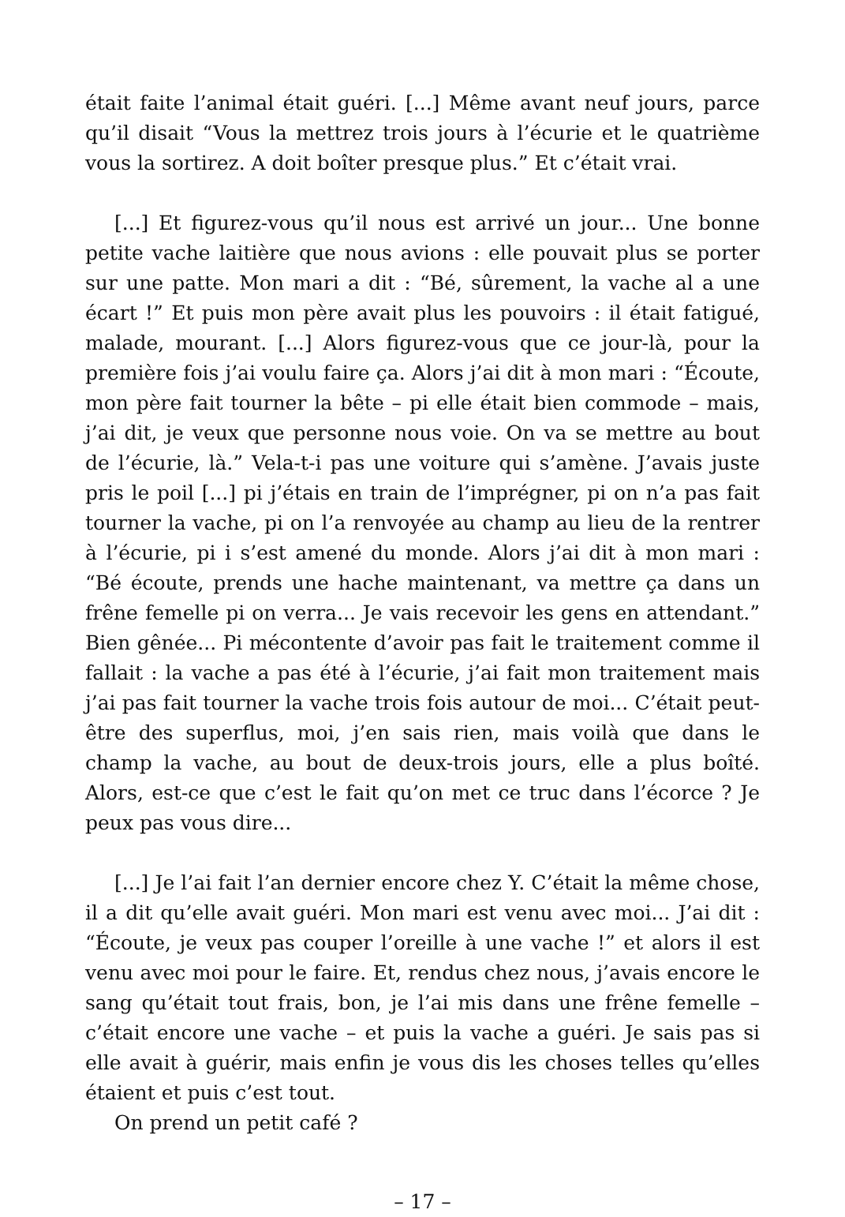était faite l’animal était guéri. [...] Même avant neuf jours, parce qu’il disait “Vous la mettrez trois jours à l’écurie et le quatrième vous la sortirez. A doit boîter presque plus.” Et c’était vrai.
[...] Et figurez-vous qu’il nous est arrivé un jour... Une bonne petite vache laitière que nous avions : elle pouvait plus se porter sur une patte. Mon mari a dit : “Bé, sûrement, la vache al a une écart !” Et puis mon père avait plus les pouvoirs : il était fatigué, malade, mourant. [...] Alors figurez-vous que ce jour-là, pour la première fois j’ai voulu faire ça. Alors j’ai dit à mon mari : “Écoute, mon père fait tourner la bête – pi elle était bien commode – mais, j’ai dit, je veux que personne nous voie. On va se mettre au bout de l’écurie, là.” Vela-t-i pas une voiture qui s’amène. J’avais juste pris le poil [...] pi j’étais en train de l’imprégner, pi on n’a pas fait tourner la vache, pi on l’a renvoyée au champ au lieu de la rentrer à l’écurie, pi i s’est amené du monde. Alors j’ai dit à mon mari : “Bé écoute, prends une hache maintenant, va mettre ça dans un frêne femelle pi on verra... Je vais recevoir les gens en attendant.” Bien gênée... Pi mécontente d’avoir pas fait le traitement comme il fallait : la vache a pas été à l’écurie, j’ai fait mon traitement mais j’ai pas fait tourner la vache trois fois autour de moi... C’était peut-être des superflus, moi, j’en sais rien, mais voilà que dans le champ la vache, au bout de deux-trois jours, elle a plus boîté. Alors, est-ce que c’est le fait qu’on met ce truc dans l’écorce ? Je peux pas vous dire...
[...] Je l’ai fait l’an dernier encore chez Y. C’était la même chose, il a dit qu’elle avait guéri. Mon mari est venu avec moi... J’ai dit : “Écoute, je veux pas couper l’oreille à une vache !” et alors il est venu avec moi pour le faire. Et, rendus chez nous, j’avais encore le sang qu’était tout frais, bon, je l’ai mis dans une frêne femelle – c’était encore une vache – et puis la vache a guéri. Je sais pas si elle avait à guérir, mais enfin je vous dis les choses telles qu’elles étaient et puis c’est tout.
On prend un petit café ?
– 17 –